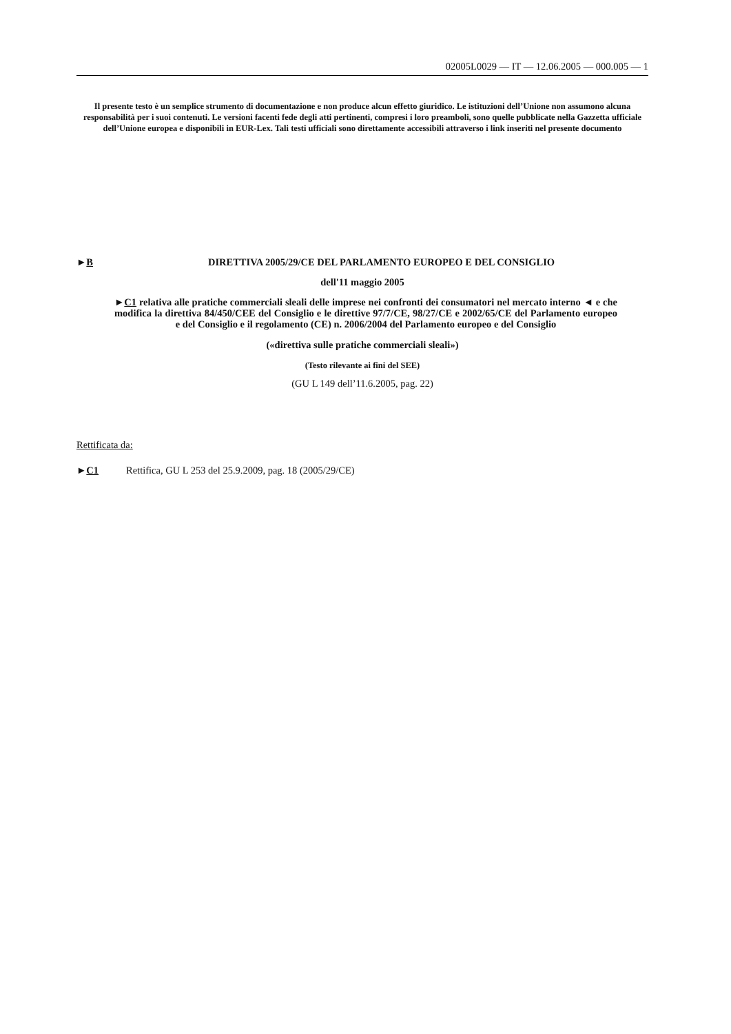02005L0029 — IT — 12.06.2005 — 000.005 — 1
Il presente testo è un semplice strumento di documentazione e non produce alcun effetto giuridico. Le istituzioni dell’Unione non assumono alcuna responsabilità per i suoi contenuti. Le versioni facenti fede degli atti pertinenti, compresi i loro preamboli, sono quelle pubblicate nella Gazzetta ufficiale dell’Unione europea e disponibili in EUR-Lex. Tali testi ufficiali sono direttamente accessibili attraverso i link inseriti nel presente documento
►B DIRETTIVA 2005/29/CE DEL PARLAMENTO EUROPEO E DEL CONSIGLIO
dell'11 maggio 2005
►C1 relativa alle pratiche commerciali sleali delle imprese nei confronti dei consumatori nel mercato interno ◄ e che modifica la direttiva 84/450/CEE del Consiglio e le direttive 97/7/CE, 98/27/CE e 2002/65/CE del Parlamento europeo e del Consiglio e il regolamento (CE) n. 2006/2004 del Parlamento europeo e del Consiglio
(«direttiva sulle pratiche commerciali sleali»)
(Testo rilevante ai fini del SEE)
(GU L 149 dell’11.6.2005, pag. 22)
Rettificata da:
►C1 Rettifica, GU L 253 del 25.9.2009, pag. 18 (2005/29/CE)